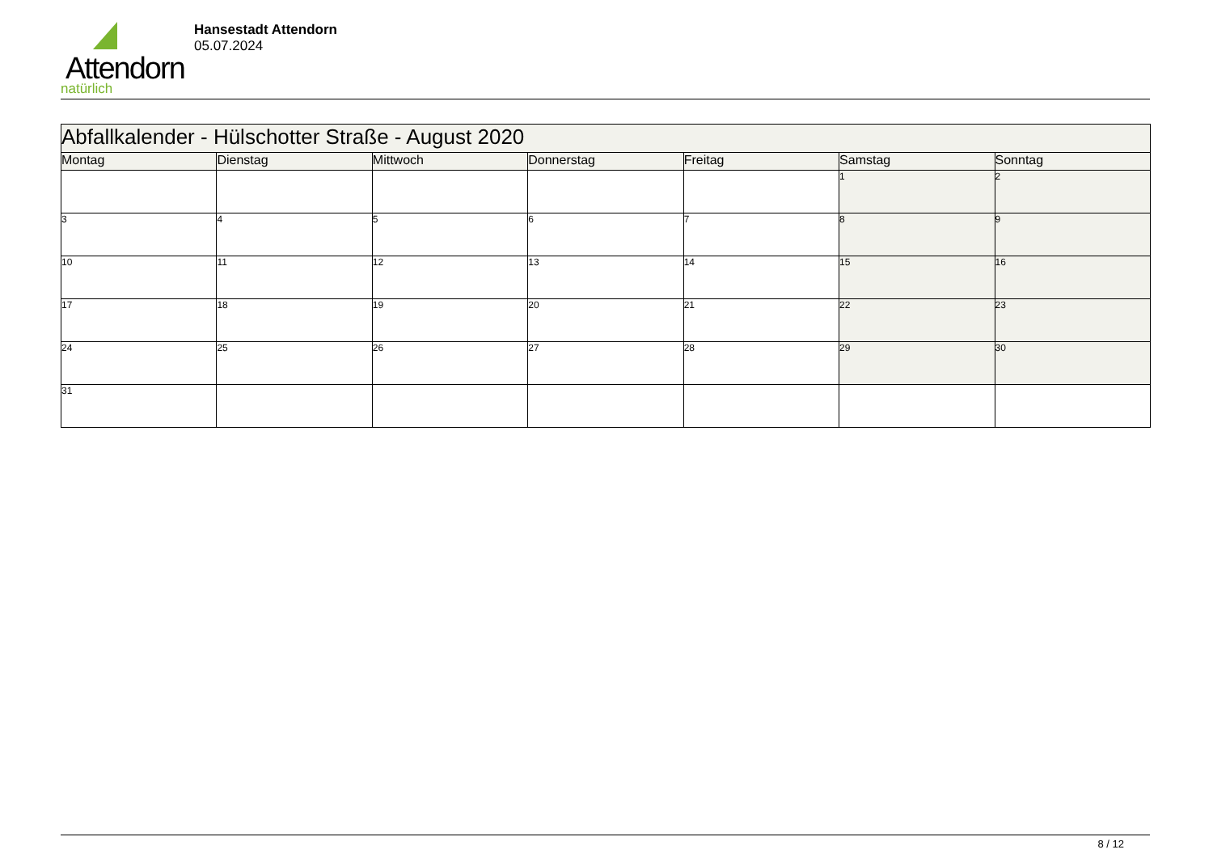Attendorn
natürlich
Hansestadt Attendorn
05.07.2024
| Abfallkalender - Hülschotter Straße - August 2020 | | | | | | |
| Montag | Dienstag | Mittwoch | Donnerstag | Freitag | Samstag | Sonntag |
| | | | | | 1 | 2 |
| 3 | 4 | 5 | 6 | 7 | 8 | 9 |
| 10 | 11 | 12 | 13 | 14 | 15 | 16 |
| 17 | 18 | 19 | 20 | 21 | 22 | 23 |
| 24 | 25 | 26 | 27 | 28 | 29 | 30 |
| 31 | | | | | | |
8 / 12